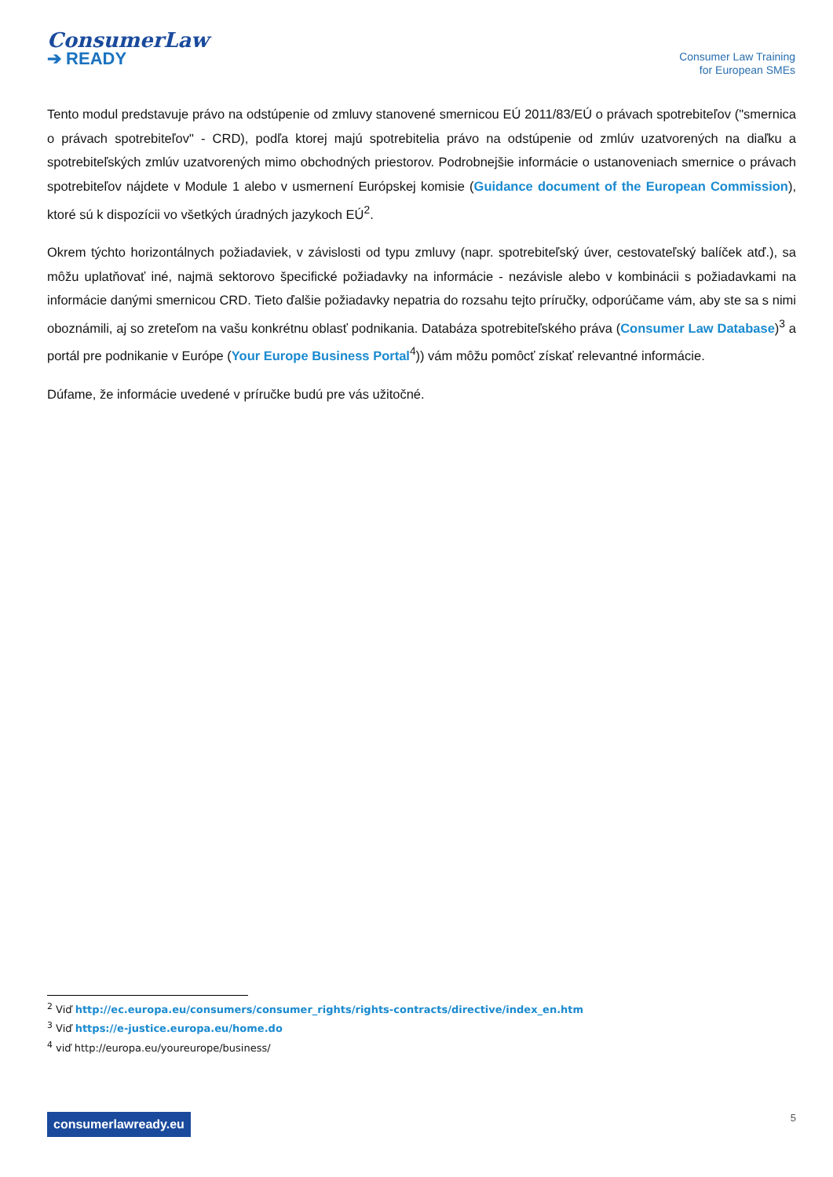ConsumerLaw
➔ READY
Consumer Law Training
for European SMEs
Tento modul predstavuje právo na odstúpenie od zmluvy stanovené smernicou EÚ 2011/83/EÚ o právach spotrebiteľov ("smernica o právach spotrebiteľov" - CRD), podľa ktorej majú spotrebitelia právo na odstúpenie od zmlúv uzatvorených na diaľku a spotrebiteľských zmlúv uzatvorených mimo obchodných priestorov. Podrobnejšie informácie o ustanoveniach smernice o právach spotrebiteľov nájdete v Module 1 alebo v usmernení Európskej komisie (Guidance document of the European Commission), ktoré sú k dispozícii vo všetkých úradných jazykoch EÚ<sup>2</sup>.
Okrem týchto horizontálnych požiadaviek, v závislosti od typu zmluvy (napr. spotrebiteľský úver, cestovateľský balíček atď.), sa môžu uplatňovať iné, najmä sektorovo špecifické požiadavky na informácie - nezávisle alebo v kombinácii s požiadavkami na informácie danými smernicou CRD. Tieto ďalšie požiadavky nepatria do rozsahu tejto príručky, odporúčame vám, aby ste sa s nimi oboznámili, aj so zreteľom na vašu konkrétnu oblasť podnikania. Databáza spotrebiteľského práva (Consumer Law Database)<sup>3</sup> a portál pre podnikanie v Európe (Your Europe Business Portal<sup>4</sup>)) vám môžu pomôcť získať relevantné informácie.
Dúfame, že informácie uvedené v príručke budú pre vás užitočné.
<sup>2</sup> Viď http://ec.europa.eu/consumers/consumer_rights/rights-contracts/directive/index_en.htm
<sup>3</sup> Viď https://e-justice.europa.eu/home.do
<sup>4</sup> viď http://europa.eu/youreurope/business/
consumerlawready.eu
5